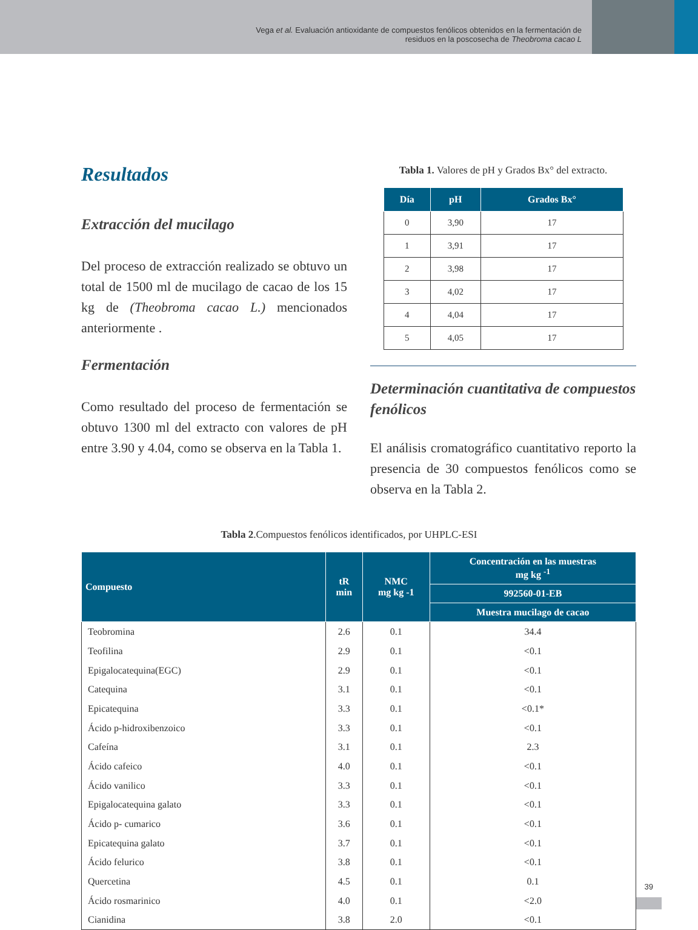Vega et al. Evaluación antioxidante de compuestos fenólicos obtenidos en la fermentación de
residuos en la poscosecha de Theobroma cacao L
Resultados
Extracción del mucilago
Del proceso de extracción realizado se obtuvo un total de 1500 ml de mucilago de cacao de los 15 kg de (Theobroma cacao L.) mencionados anteriormente .
Fermentación
Como resultado del proceso de fermentación se obtuvo 1300 ml del extracto con valores de pH entre 3.90 y 4.04, como se observa en la Tabla 1.
Tabla 1. Valores de pH y Grados Bx° del extracto.
| Día | pH | Grados Bx° |
| --- | --- | --- |
| 0 | 3,90 | 17 |
| 1 | 3,91 | 17 |
| 2 | 3,98 | 17 |
| 3 | 4,02 | 17 |
| 4 | 4,04 | 17 |
| 5 | 4,05 | 17 |
Determinación cuantitativa de compuestos fenólicos
El análisis cromatográfico cuantitativo reporto la presencia de 30 compuestos fenólicos como se observa en la Tabla 2.
Tabla 2.Compuestos fenólicos identificados, por UHPLC-ESI
| Compuesto | tR min | NMC mg kg -1 | Concentración en las muestras mg kg <sup>-1</sup> |
| --- | --- | --- | --- |
| | | | 992560-01-EB |
| | | | Muestra mucilago de cacao |
| Teobromina | 2.6 | 0.1 | 34.4 |
| Teofilina | 2.9 | 0.1 | <0.1 |
| Epigalocatequina(EGC) | 2.9 | 0.1 | <0.1 |
| Catequina | 3.1 | 0.1 | <0.1 |
| Epicatequina | 3.3 | 0.1 | <0.1* |
| Ácido p-hidroxibenzoico | 3.3 | 0.1 | <0.1 |
| Cafeína | 3.1 | 0.1 | 2.3 |
| Ácido cafeico | 4.0 | 0.1 | <0.1 |
| Ácido vanilico | 3.3 | 0.1 | <0.1 |
| Epigalocatequina galato | 3.3 | 0.1 | <0.1 |
| Ácido p- cumarico | 3.6 | 0.1 | <0.1 |
| Epicatequina galato | 3.7 | 0.1 | <0.1 |
| Ácido felurico | 3.8 | 0.1 | <0.1 |
| Quercetina | 4.5 | 0.1 | 0.1 |
| Ácido rosmarinico | 4.0 | 0.1 | <2.0 |
| Cianidina | 3.8 | 2.0 | <0.1 |
39